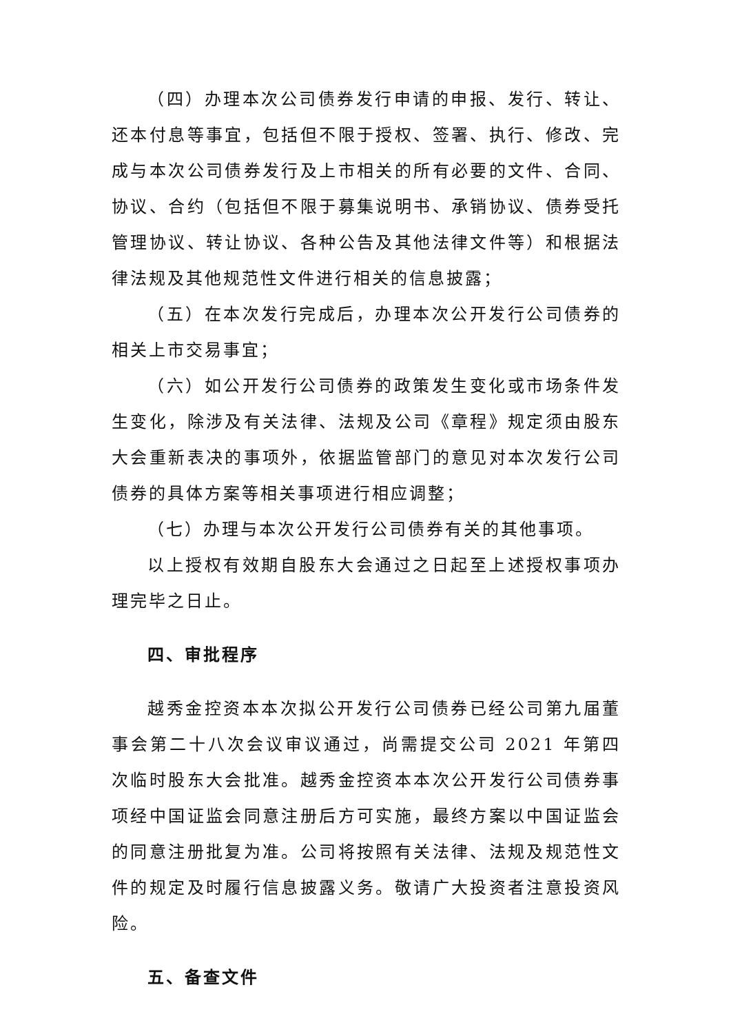（四）办理本次公司债券发行申请的申报、发行、转让、还本付息等事宜，包括但不限于授权、签署、执行、修改、完成与本次公司债券发行及上市相关的所有必要的文件、合同、协议、合约（包括但不限于募集说明书、承销协议、债券受托管理协议、转让协议、各种公告及其他法律文件等）和根据法律法规及其他规范性文件进行相关的信息披露；
（五）在本次发行完成后，办理本次公开发行公司债券的相关上市交易事宜；
（六）如公开发行公司债券的政策发生变化或市场条件发生变化，除涉及有关法律、法规及公司《章程》规定须由股东大会重新表决的事项外，依据监管部门的意见对本次发行公司债券的具体方案等相关事项进行相应调整；
（七）办理与本次公开发行公司债券有关的其他事项。
以上授权有效期自股东大会通过之日起至上述授权事项办理完毕之日止。
四、审批程序
越秀金控资本本次拟公开发行公司债券已经公司第九届董事会第二十八次会议审议通过，尚需提交公司 2021 年第四次临时股东大会批准。越秀金控资本本次公开发行公司债券事项经中国证监会同意注册后方可实施，最终方案以中国证监会的同意注册批复为准。公司将按照有关法律、法规及规范性文件的规定及时履行信息披露义务。敬请广大投资者注意投资风险。
五、备查文件